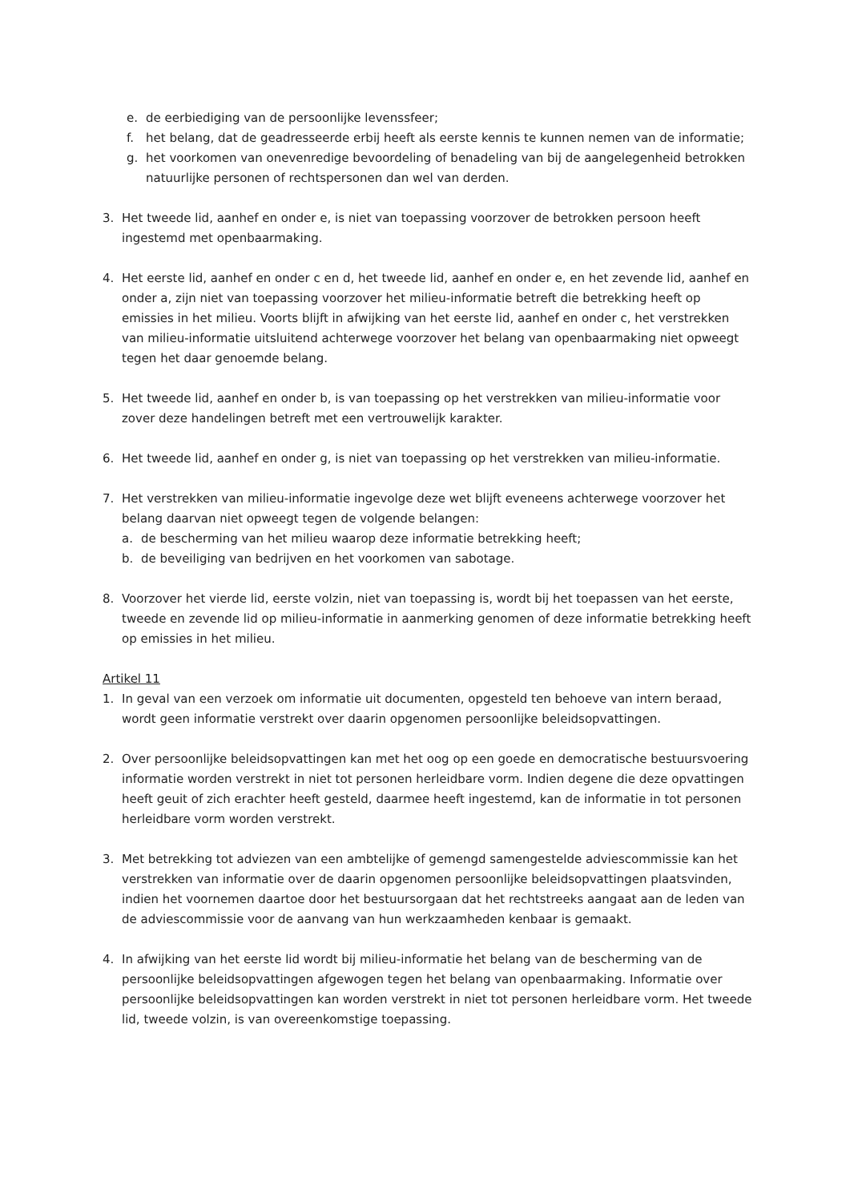e. de eerbiediging van de persoonlijke levenssfeer;
f. het belang, dat de geadresseerde erbij heeft als eerste kennis te kunnen nemen van de informatie;
g. het voorkomen van onevenredige bevoordeling of benadeling van bij de aangelegenheid betrokken natuurlijke personen of rechtspersonen dan wel van derden.
3. Het tweede lid, aanhef en onder e, is niet van toepassing voorzover de betrokken persoon heeft ingestemd met openbaarmaking.
4. Het eerste lid, aanhef en onder c en d, het tweede lid, aanhef en onder e, en het zevende lid, aanhef en onder a, zijn niet van toepassing voorzover het milieu-informatie betreft die betrekking heeft op emissies in het milieu. Voorts blijft in afwijking van het eerste lid, aanhef en onder c, het verstrekken van milieu-informatie uitsluitend achterwege voorzover het belang van openbaarmaking niet opweegt tegen het daar genoemde belang.
5. Het tweede lid, aanhef en onder b, is van toepassing op het verstrekken van milieu-informatie voor zover deze handelingen betreft met een vertrouwelijk karakter.
6. Het tweede lid, aanhef en onder g, is niet van toepassing op het verstrekken van milieu-informatie.
7. Het verstrekken van milieu-informatie ingevolge deze wet blijft eveneens achterwege voorzover het belang daarvan niet opweegt tegen de volgende belangen:
a. de bescherming van het milieu waarop deze informatie betrekking heeft;
b. de beveiliging van bedrijven en het voorkomen van sabotage.
8. Voorzover het vierde lid, eerste volzin, niet van toepassing is, wordt bij het toepassen van het eerste, tweede en zevende lid op milieu-informatie in aanmerking genomen of deze informatie betrekking heeft op emissies in het milieu.
Artikel 11
1. In geval van een verzoek om informatie uit documenten, opgesteld ten behoeve van intern beraad, wordt geen informatie verstrekt over daarin opgenomen persoonlijke beleidsopvattingen.
2. Over persoonlijke beleidsopvattingen kan met het oog op een goede en democratische bestuursvoering informatie worden verstrekt in niet tot personen herleidbare vorm. Indien degene die deze opvattingen heeft geuit of zich erachter heeft gesteld, daarmee heeft ingestemd, kan de informatie in tot personen herleidbare vorm worden verstrekt.
3. Met betrekking tot adviezen van een ambtelijke of gemengd samengestelde adviescommissie kan het verstrekken van informatie over de daarin opgenomen persoonlijke beleidsopvattingen plaatsvinden, indien het voornemen daartoe door het bestuursorgaan dat het rechtstreeks aangaat aan de leden van de adviescommissie voor de aanvang van hun werkzaamheden kenbaar is gemaakt.
4. In afwijking van het eerste lid wordt bij milieu-informatie het belang van de bescherming van de persoonlijke beleidsopvattingen afgewogen tegen het belang van openbaarmaking. Informatie over persoonlijke beleidsopvattingen kan worden verstrekt in niet tot personen herleidbare vorm. Het tweede lid, tweede volzin, is van overeenkomstige toepassing.